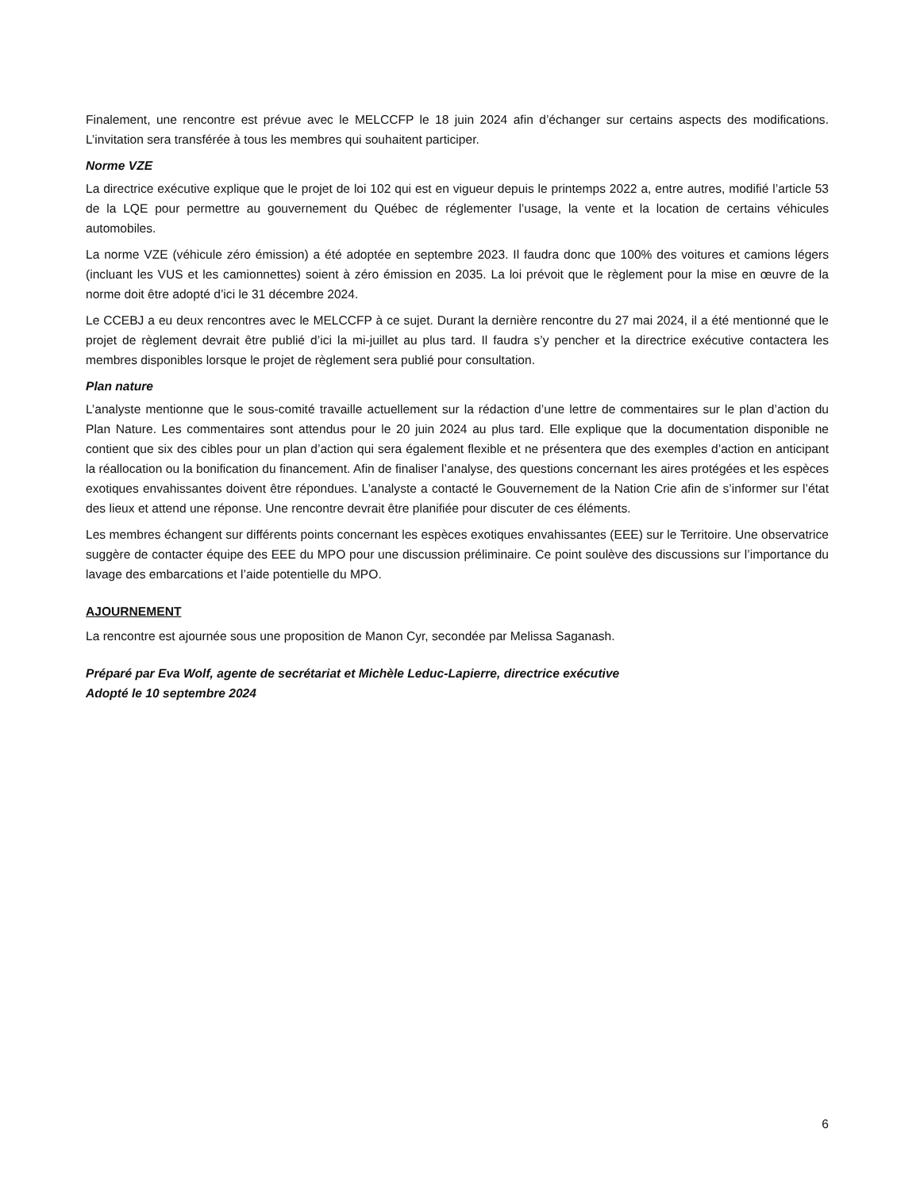Finalement, une rencontre est prévue avec le MELCCFP le 18 juin 2024 afin d’échanger sur certains aspects des modifications. L’invitation sera transférée à tous les membres qui souhaitent participer.
Norme VZE
La directrice exécutive explique que le projet de loi 102 qui est en vigueur depuis le printemps 2022 a, entre autres, modifié l’article 53 de la LQE pour permettre au gouvernement du Québec de réglementer l’usage, la vente et la location de certains véhicules automobiles.
La norme VZE (véhicule zéro émission) a été adoptée en septembre 2023. Il faudra donc que 100% des voitures et camions légers (incluant les VUS et les camionnettes) soient à zéro émission en 2035. La loi prévoit que le règlement pour la mise en œuvre de la norme doit être adopté d’ici le 31 décembre 2024.
Le CCEBJ a eu deux rencontres avec le MELCCFP à ce sujet. Durant la dernière rencontre du 27 mai 2024, il a été mentionné que le projet de règlement devrait être publié d’ici la mi-juillet au plus tard. Il faudra s’y pencher et la directrice exécutive contactera les membres disponibles lorsque le projet de règlement sera publié pour consultation.
Plan nature
L’analyste mentionne que le sous-comité travaille actuellement sur la rédaction d’une lettre de commentaires sur le plan d’action du Plan Nature. Les commentaires sont attendus pour le 20 juin 2024 au plus tard. Elle explique que la documentation disponible ne contient que six des cibles pour un plan d’action qui sera également flexible et ne présentera que des exemples d’action en anticipant la réallocation ou la bonification du financement. Afin de finaliser l’analyse, des questions concernant les aires protégées et les espèces exotiques envahissantes doivent être répondues. L’analyste a contacté le Gouvernement de la Nation Crie afin de s’informer sur l’état des lieux et attend une réponse. Une rencontre devrait être planifiée pour discuter de ces éléments.
Les membres échangent sur différents points concernant les espèces exotiques envahissantes (EEE) sur le Territoire. Une observatrice suggère de contacter équipe des EEE du MPO pour une discussion préliminaire. Ce point soulève des discussions sur l’importance du lavage des embarcations et l’aide potentielle du MPO.
AJOURNEMENT
La rencontre est ajournée sous une proposition de Manon Cyr, secondée par Melissa Saganash.
Préparé par Eva Wolf, agente de secrétariat et Michèle Leduc-Lapierre, directrice exécutive
Adopté le 10 septembre 2024
6